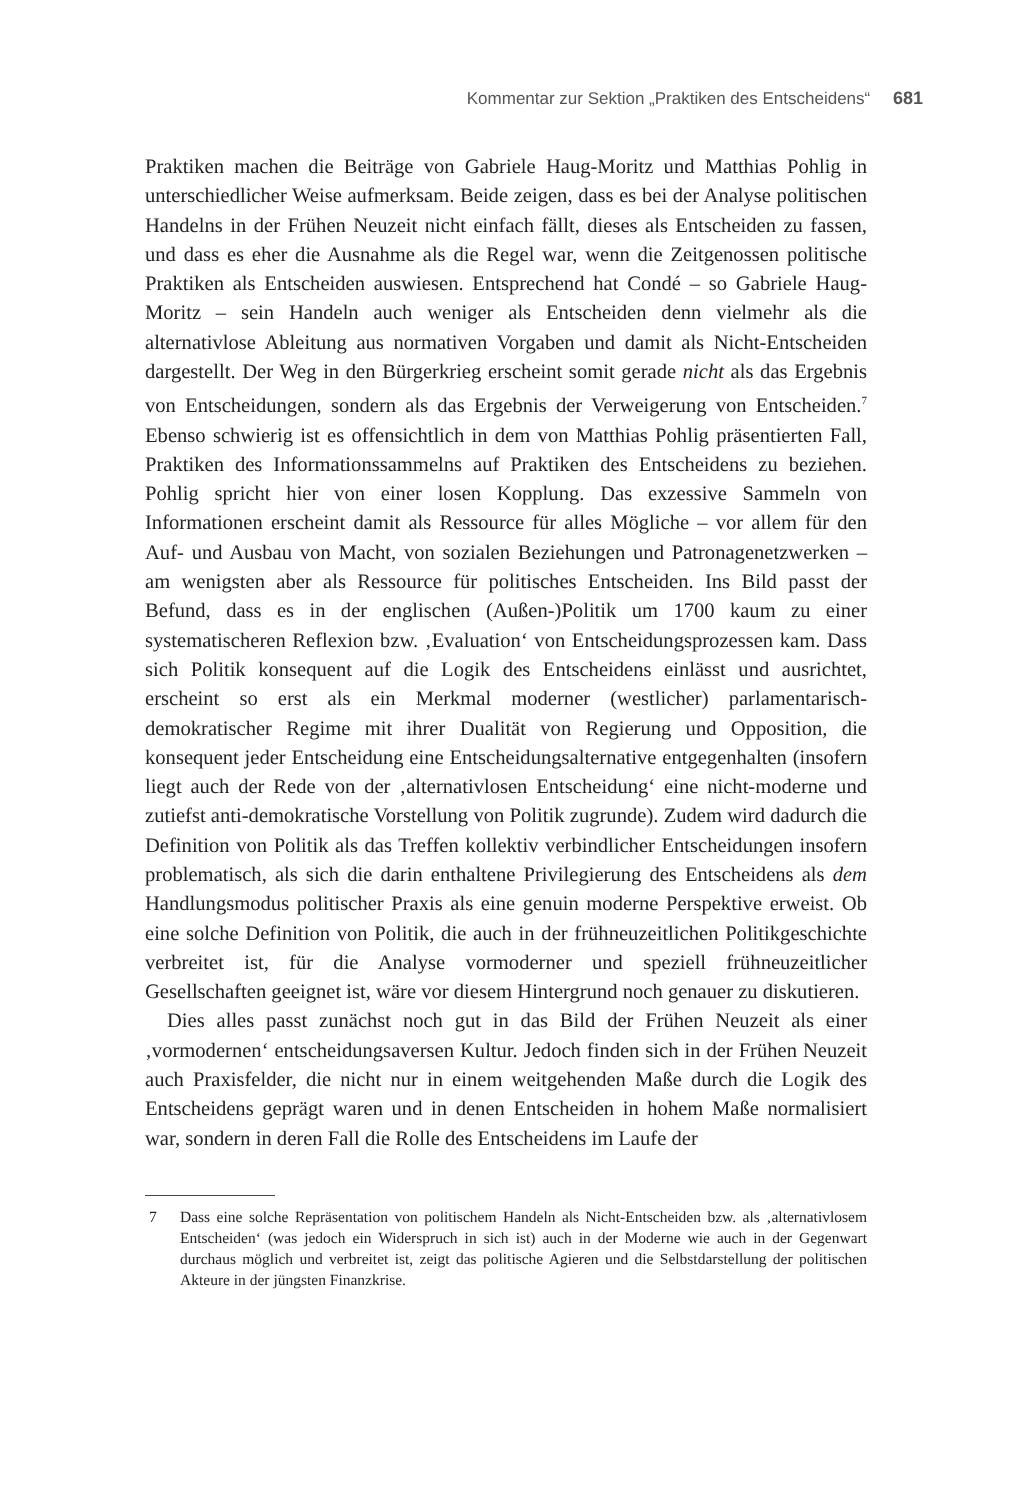Kommentar zur Sektion „Praktiken des Entscheidens“ 681
Praktiken machen die Beiträge von Gabriele Haug-Moritz und Matthias Pohlig in unterschiedlicher Weise aufmerksam. Beide zeigen, dass es bei der Analyse politischen Handelns in der Frühen Neuzeit nicht einfach fällt, dieses als Entscheiden zu fassen, und dass es eher die Ausnahme als die Regel war, wenn die Zeitgenossen politische Praktiken als Entscheiden auswiesen. Entsprechend hat Condé – so Gabriele Haug-Moritz – sein Handeln auch weniger als Entscheiden denn vielmehr als die alternativlose Ableitung aus normativen Vorgaben und damit als Nicht-Entscheiden dargestellt. Der Weg in den Bürgerkrieg erscheint somit gerade nicht als das Ergebnis von Entscheidungen, sondern als das Ergebnis der Verweigerung von Entscheiden.<sup>7</sup> Ebenso schwierig ist es offensichtlich in dem von Matthias Pohlig präsentierten Fall, Praktiken des Informationssammelns auf Praktiken des Entscheidens zu beziehen. Pohlig spricht hier von einer losen Kopplung. Das exzessive Sammeln von Informationen erscheint damit als Ressource für alles Mögliche – vor allem für den Auf- und Ausbau von Macht, von sozialen Beziehungen und Patronagenetzwerken – am wenigsten aber als Ressource für politisches Entscheiden. Ins Bild passt der Befund, dass es in der englischen (Außen-)Politik um 1700 kaum zu einer systematischeren Reflexion bzw. ‚Evaluation‘ von Entscheidungsprozessen kam. Dass sich Politik konsequent auf die Logik des Entscheidens einlässt und ausrichtet, erscheint so erst als ein Merkmal moderner (westlicher) parlamentarisch-demokratischer Regime mit ihrer Dualität von Regierung und Opposition, die konsequent jeder Entscheidung eine Entscheidungsalternative entgegenhalten (insofern liegt auch der Rede von der ‚alternativlosen Entscheidung‘ eine nicht-moderne und zutiefst anti-demokratische Vorstellung von Politik zugrunde). Zudem wird dadurch die Definition von Politik als das Treffen kollektiv verbindlicher Entscheidungen insofern problematisch, als sich die darin enthaltene Privilegierung des Entscheidens als dem Handlungsmodus politischer Praxis als eine genuin moderne Perspektive erweist. Ob eine solche Definition von Politik, die auch in der frühneuzeitlichen Politikgeschichte verbreitet ist, für die Analyse vormoderner und speziell frühneuzeitlicher Gesellschaften geeignet ist, wäre vor diesem Hintergrund noch genauer zu diskutieren.
Dies alles passt zunächst noch gut in das Bild der Frühen Neuzeit als einer ‚vormodernen‘ entscheidungsaversen Kultur. Jedoch finden sich in der Frühen Neuzeit auch Praxisfelder, die nicht nur in einem weitgehenden Maße durch die Logik des Entscheidens geprägt waren und in denen Entscheiden in hohem Maße normalisiert war, sondern in deren Fall die Rolle des Entscheidens im Laufe der
7 Dass eine solche Repräsentation von politischem Handeln als Nicht-Entscheiden bzw. als ‚alternativlosem Entscheiden‘ (was jedoch ein Widerspruch in sich ist) auch in der Moderne wie auch in der Gegenwart durchaus möglich und verbreitet ist, zeigt das politische Agieren und die Selbstdarstellung der politischen Akteure in der jüngsten Finanzkrise.